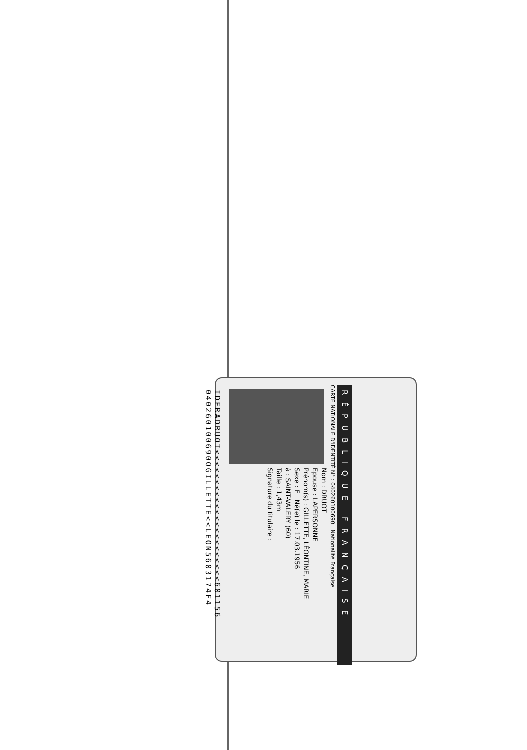RÉPUBLIQUE FRANÇAISE
CARTE NATIONALE D'IDENTITÉ N° : 040260100690 Nationalité Française
Nom : DRUOT
Epouse : LAPERSONNE
Prénom(s) : GILLETTE, LÉONTINE, MARIE
Sexe : F Né(e) le : 17.03.1956
à : SAINT-VALERY (60)
Taille : 1,43m
Signature du titulaire :
IDFRADRUOT<<<<<<<<<<<<<<<<<<<<<<601156
040260100690OGILLETTE<<LEON5603174F4